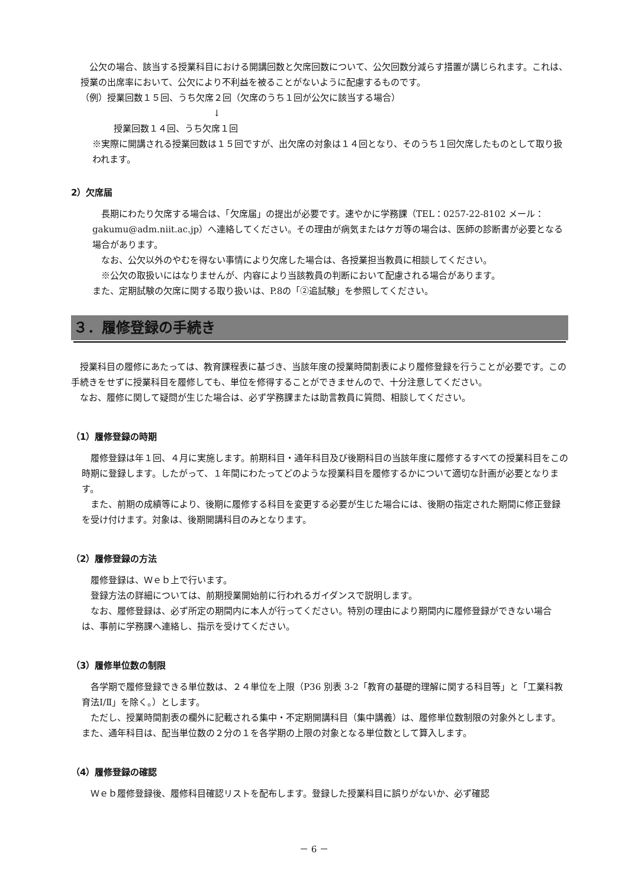公欠の場合、該当する授業科目における開講回数と欠席回数について、公欠回数分減らす措置が講じられます。これは、授業の出席率において、公欠により不利益を被ることがないように配慮するものです。
（例）授業回数１５回、うち欠席２回（欠席のうち１回が公欠に該当する場合）
↓
授業回数１４回、うち欠席１回
※実際に開講される授業回数は１５回ですが、出欠席の対象は１４回となり、そのうち１回欠席したものとして取り扱われます。
2）欠席届
　長期にわたり欠席する場合は、「欠席届」の提出が必要です。速やかに学務課（TEL：0257-22-8102 メール：gakumu@adm.niit.ac.jp）へ連絡してください。その理由が病気またはケガ等の場合は、医師の診断書が必要となる場合があります。
　なお、公欠以外のやむを得ない事情により欠席した場合は、各授業担当教員に相談してください。
　※公欠の取扱いにはなりませんが、内容により当該教員の判断において配慮される場合があります。
また、定期試験の欠席に関する取り扱いは、P.8の「②追試験」を参照してください。
３．履修登録の手続き
　授業科目の履修にあたっては、教育課程表に基づき、当該年度の授業時間割表により履修登録を行うことが必要です。この手続きをせずに授業科目を履修しても、単位を修得することができませんので、十分注意してください。
　なお、履修に関して疑問が生じた場合は、必ず学務課または助言教員に質問、相談してください。
（1）履修登録の時期
　履修登録は年１回、４月に実施します。前期科目・通年科目及び後期科目の当該年度に履修するすべての授業科目をこの時期に登録します。したがって、１年間にわたってどのような授業科目を履修するかについて適切な計画が必要となります。
　また、前期の成績等により、後期に履修する科目を変更する必要が生じた場合には、後期の指定された期間に修正登録を受け付けます。対象は、後期開講科目のみとなります。
（2）履修登録の方法
　履修登録は、Ｗｅｂ上で行います。
　登録方法の詳細については、前期授業開始前に行われるガイダンスで説明します。
　なお、履修登録は、必ず所定の期間内に本人が行ってください。特別の理由により期間内に履修登録ができない場合は、事前に学務課へ連絡し、指示を受けてください。
（3）履修単位数の制限
　各学期で履修登録できる単位数は、２４単位を上限（P36 別表 3-2「教育の基礎的理解に関する科目等」と「工業科教育法Ⅰ/Ⅱ」を除く。）とします。
　ただし、授業時間割表の欄外に記載される集中・不定期開講科目（集中講義）は、履修単位数制限の対象外とします。また、通年科目は、配当単位数の２分の１を各学期の上限の対象となる単位数として算入します。
（4）履修登録の確認
　Ｗｅｂ履修登録後、履修科目確認リストを配布します。登録した授業科目に誤りがないか、必ず確認
－ 6 －